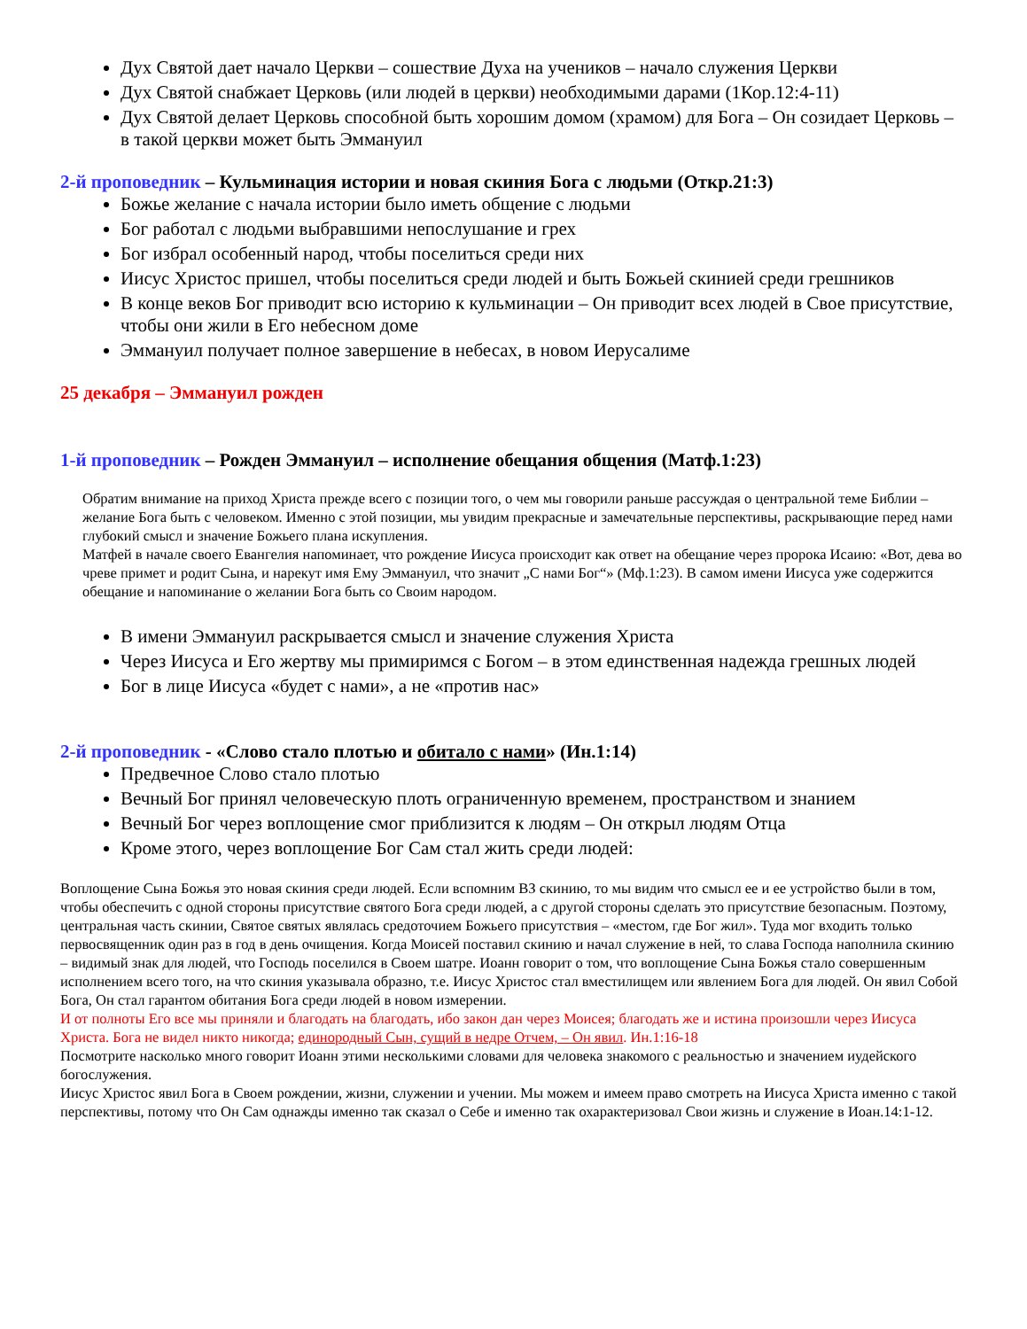Дух Святой дает начало Церкви – сошествие Духа на учеников – начало служения Церкви
Дух Святой снабжает Церковь (или людей в церкви) необходимыми дарами (1Кор.12:4-11)
Дух Святой делает Церковь способной быть хорошим домом (храмом) для Бога – Он созидает Церковь – в такой церкви может быть Эммануил
2-й проповедник – Кульминация истории и новая скиния Бога с людьми (Откр.21:3)
Божье желание с начала истории было иметь общение с людьми
Бог работал с людьми выбравшими непослушание и грех
Бог избрал особенный народ, чтобы поселиться среди них
Иисус Христос пришел, чтобы поселиться среди людей и быть Божьей скинией среди грешников
В конце веков Бог приводит всю историю к кульминации – Он приводит всех людей в Свое присутствие, чтобы они жили в Его небесном доме
Эммануил получает полное завершение в небесах, в новом Иерусалиме
25 декабря – Эммануил рожден
1-й проповедник – Рожден Эммануил – исполнение обещания общения (Матф.1:23)
Обратим внимание на приход Христа прежде всего с позиции того, о чем мы говорили раньше рассуждая о центральной теме Библии – желание Бога быть с человеком. Именно с этой позиции, мы увидим прекрасные и замечательные перспективы, раскрывающие перед нами глубокий смысл и значение Божьего плана искупления.
Матфей в начале своего Евангелия напоминает, что рождение Иисуса происходит как ответ на обещание через пророка Исаию: «Вот, дева во чреве примет и родит Сына, и нарекут имя Ему Эммануил, что значит „С нами Бог“» (Мф.1:23). В самом имени Иисуса уже содержится обещание и напоминание о желании Бога быть со Своим народом.
В имени Эммануил раскрывается смысл и значение служения Христа
Через Иисуса и Его жертву мы примиримся с Богом – в этом единственная надежда грешных людей
Бог в лице Иисуса «будет с нами», а не «против нас»
2-й проповедник - «Слово стало плотью и обитало с нами» (Ин.1:14)
Предвечное Слово стало плотью
Вечный Бог принял человеческую плоть ограниченную временем, пространством и знанием
Вечный Бог через воплощение смог приблизится к людям – Он открыл людям Отца
Кроме этого, через воплощение Бог Сам стал жить среди людей:
Воплощение Сына Божья это новая скиния среди людей. Если вспомним ВЗ скинию, то мы видим что смысл ее и ее устройство были в том, чтобы обеспечить с одной стороны присутствие святого Бога среди людей, а с другой стороны сделать это присутствие безопасным. Поэтому, центральная часть скинии, Святое святых являлась средоточием Божьего присутствия – «местом, где Бог жил». Туда мог входить только первосвященник один раз в год в день очищения. Когда Моисей поставил скинию и начал служение в ней, то слава Господа наполнила скинию – видимый знак для людей, что Господь поселился в Своем шатре. Иоанн говорит о том, что воплощение Сына Божья стало совершенным исполнением всего того, на что скиния указывала образно, т.е. Иисус Христос стал вместилищем или явлением Бога для людей. Он явил Собой Бога, Он стал гарантом обитания Бога среди людей в новом измерении.
И от полноты Его все мы приняли и благодать на благодать, ибо закон дан через Моисея; благодать же и истина произошли через Иисуса Христа. Бога не видел никто никогда; единородный Сын, сущий в недре Отчем, – Он явил. Ин.1:16-18
Посмотрите насколько много говорит Иоанн этими несколькими словами для человека знакомого с реальностью и значением иудейского богослужения.
Иисус Христос явил Бога в Своем рождении, жизни, служении и учении. Мы можем и имеем право смотреть на Иисуса Христа именно с такой перспективы, потому что Он Сам однажды именно так сказал о Себе и именно так охарактеризовал Свои жизнь и служение в Иоан.14:1-12.